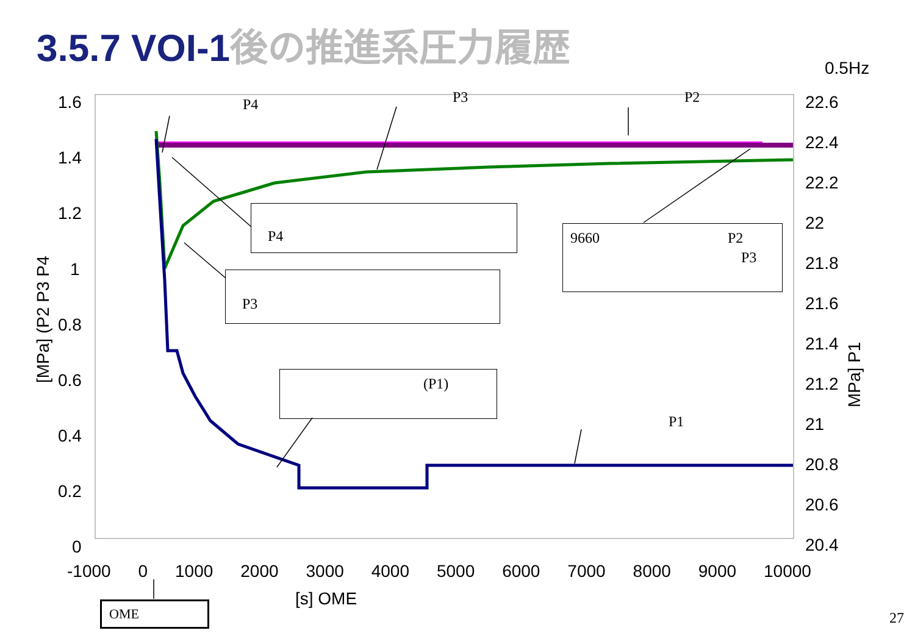3.5.7 VOI-1後の推進系圧力履歴
0.5Hz
1.6
1.4
1.2
1
0.8
0.6
0.4
0.2
0
22.6
22.4
22.2
22
21.8
21.6
21.4
21.2
21
20.8
20.6
20.4
-1000 0 1000 2000 3000 4000 5000 6000 7000 8000 9000 10000
[s] OME
[MPa] (P2 P3 P4
MPa] P1
P4 P3 P2
P4
P3
9660 P2
P3
(P1)
P1
OME
27